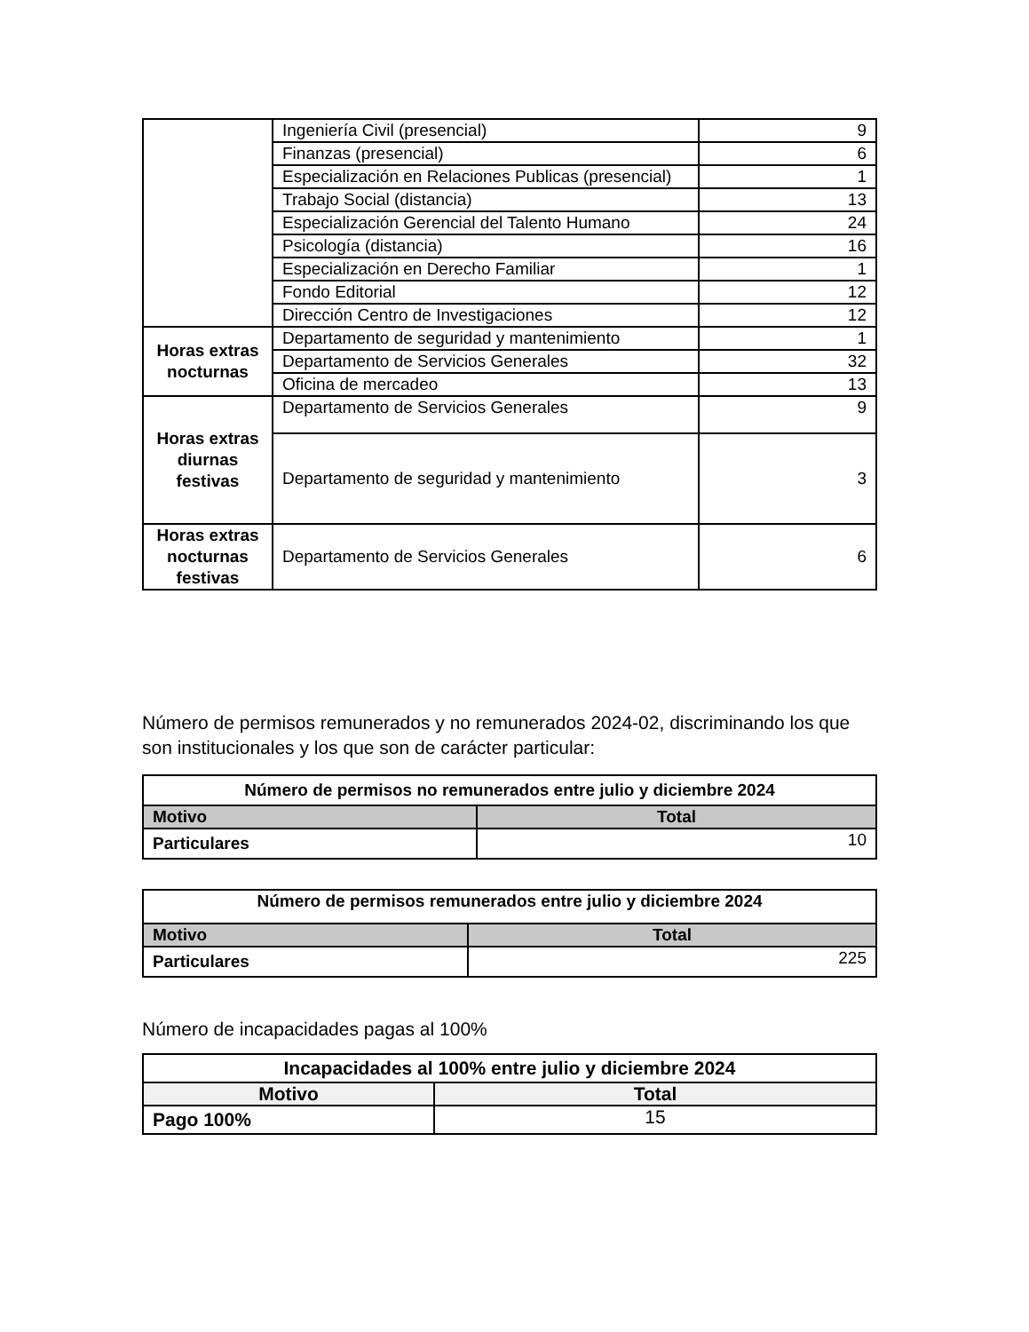| | Ingeniería Civil (presencial) | 9 |
| | Finanzas (presencial) | 6 |
| | Especialización en Relaciones Publicas (presencial) | 1 |
| | Trabajo Social (distancia) | 13 |
| | Especialización Gerencial del Talento Humano | 24 |
| | Psicología (distancia) | 16 |
| | Especialización en Derecho Familiar | 1 |
| | Fondo Editorial | 12 |
| | Dirección Centro de Investigaciones | 12 |
| Horas extras nocturnas | Departamento de seguridad y mantenimiento | 1 |
| | Departamento de Servicios Generales | 32 |
| | Oficina de mercadeo | 13 |
| Horas extras diurnas festivas | Departamento de Servicios Generales | 9 |
| | Departamento de seguridad y mantenimiento | 3 |
| Horas extras nocturnas festivas | Departamento de Servicios Generales | 6 |
Número de permisos remunerados y no remunerados 2024-02, discriminando los que son institucionales y los que son de carácter particular:
| Número de permisos no remunerados entre julio y diciembre 2024 | |
| --- | --- |
| Motivo | Total |
| Particulares | 10 |
| Número de permisos remunerados entre julio y diciembre 2024 | |
| --- | --- |
| Motivo | Total |
| Particulares | 225 |
Número de incapacidades pagas al 100%
| Incapacidades al 100% entre julio y diciembre 2024 | |
| --- | --- |
| Motivo | Total |
| Pago 100% | 15 |